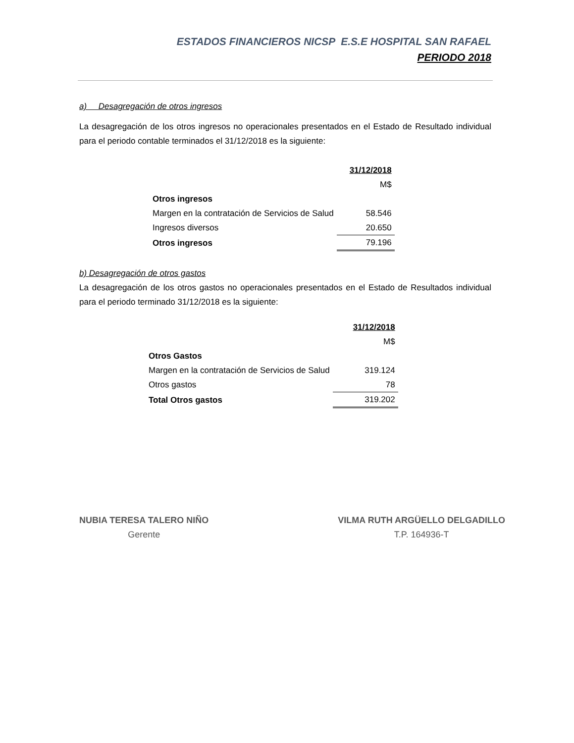ESTADOS FINANCIEROS NICSP E.S.E HOSPITAL SAN RAFAEL
PERIODO 2018
a) Desagregación de otros ingresos
La desagregación de los otros ingresos no operacionales presentados en el Estado de Resultado individual para el periodo contable terminados el 31/12/2018 es la siguiente:
| | 31/12/2018 M$ |
| Otros ingresos | |
| Margen en la contratación de Servicios de Salud | 58.546 |
| Ingresos diversos | 20.650 |
| Otros ingresos | 79.196 |
b) Desagregación de otros gastos
La desagregación de los otros gastos no operacionales presentados en el Estado de Resultados individual para el periodo terminado 31/12/2018 es la siguiente:
| | 31/12/2018 M$ |
| Otros Gastos | |
| Margen en la contratación de Servicios de Salud | 319.124 |
| Otros gastos | 78 |
| Total Otros gastos | 319.202 |
NUBIA TERESA TALERO NIÑO
Gerente
VILMA RUTH ARGÜELLO DELGADILLO
T.P. 164936-T